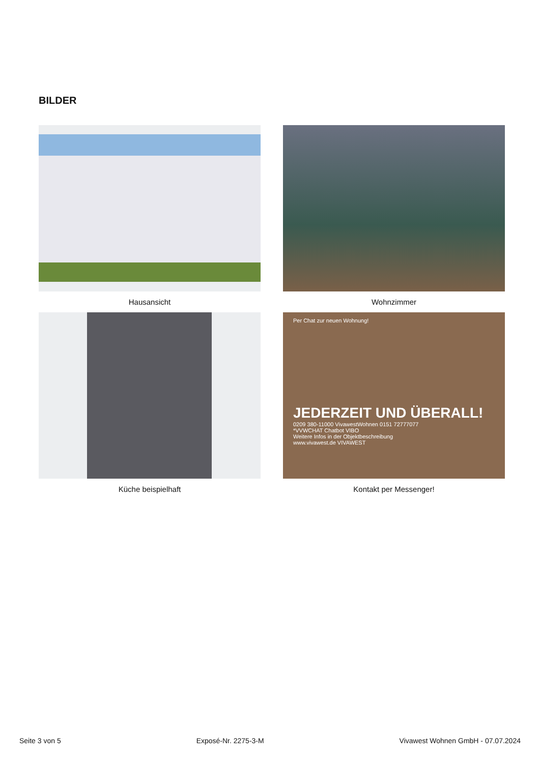BILDER
Hausansicht
Wohnzimmer
Küche beispielhaft
Per Chat zur neuen Wohnung!
JEDERZEIT UND ÜBERALL!
0209 380-11000 VivawestWohnen 0151 72777077
*VVWCHAT Chatbot VIBO
Weitere Infos in der Objektbeschreibung
www.vivawest.de VIVAWEST
Kontakt per Messenger!
Seite 3 von 5 Exposé-Nr. 2275-3-M Vivawest Wohnen GmbH - 07.07.2024